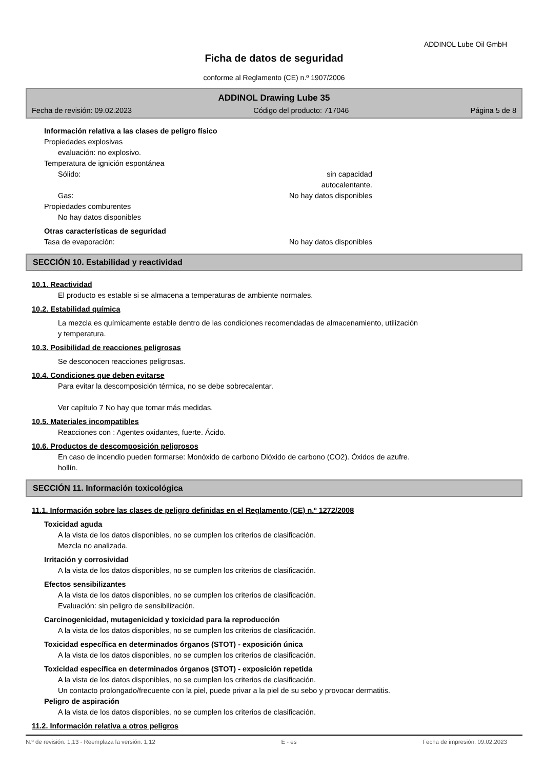ADDINOL Lube Oil GmbH
Ficha de datos de seguridad
conforme al Reglamento (CE) n.º 1907/2006
ADDINOL Drawing Lube 35
Fecha de revisión: 09.02.2023 Código del producto: 717046 Página 5 de 8
Información relativa a las clases de peligro físico
Propiedades explosivas
evaluación: no explosivo.
Temperatura de ignición espontánea
Sólido: sin capacidad autocalentante.
Gas: No hay datos disponibles
Propiedades comburentes
No hay datos disponibles
Otras características de seguridad
Tasa de evaporación: No hay datos disponibles
SECCIÓN 10. Estabilidad y reactividad
10.1. Reactividad
El producto es estable si se almacena a temperaturas de ambiente normales.
10.2. Estabilidad química
La mezcla es químicamente estable dentro de las condiciones recomendadas de almacenamiento, utilización
y temperatura.
10.3. Posibilidad de reacciones peligrosas
Se desconocen reacciones peligrosas.
10.4. Condiciones que deben evitarse
Para evitar la descomposición térmica, no se debe sobrecalentar.
Ver capítulo 7 No hay que tomar más medidas.
10.5. Materiales incompatibles
Reacciones con : Agentes oxidantes, fuerte. Ácido.
10.6. Productos de descomposición peligrosos
En caso de incendio pueden formarse: Monóxido de carbono Dióxido de carbono (CO2). Óxidos de azufre.
hollín.
SECCIÓN 11. Información toxicológica
11.1. Información sobre las clases de peligro definidas en el Reglamento (CE) n.º 1272/2008
Toxicidad aguda
A la vista de los datos disponibles, no se cumplen los criterios de clasificación.
Mezcla no analizada.
Irritación y corrosividad
A la vista de los datos disponibles, no se cumplen los criterios de clasificación.
Efectos sensibilizantes
A la vista de los datos disponibles, no se cumplen los criterios de clasificación.
Evaluación: sin peligro de sensibilización.
Carcinogenicidad, mutagenicidad y toxicidad para la reproducción
A la vista de los datos disponibles, no se cumplen los criterios de clasificación.
Toxicidad específica en determinados órganos (STOT) - exposición única
A la vista de los datos disponibles, no se cumplen los criterios de clasificación.
Toxicidad específica en determinados órganos (STOT) - exposición repetida
A la vista de los datos disponibles, no se cumplen los criterios de clasificación.
Un contacto prolongado/frecuente con la piel, puede privar a la piel de su sebo y provocar dermatitis.
Peligro de aspiración
A la vista de los datos disponibles, no se cumplen los criterios de clasificación.
11.2. Información relativa a otros peligros
N.º de revisión: 1,13 - Reemplaza la versión: 1,12 E - es Fecha de impresión: 09.02.2023